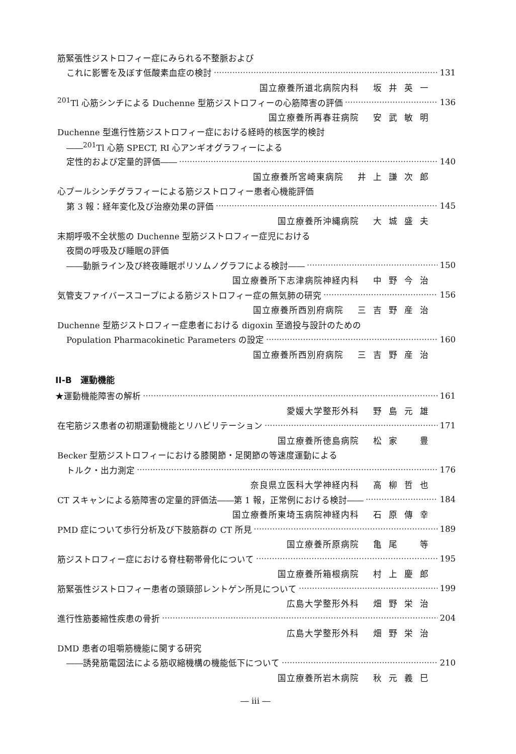筋緊張性ジストロフィー症にみられる不整脈および
これに影響を及ぼす低酸素血症の検討 131
国立療養所道北病院内科 坂井英一
<sup>201</sup>Tl 心筋シンチによる Duchenne 型筋ジストロフィーの心筋障害の評価 136
国立療養所再春荘病院 安武敏明
Duchenne 型進行性筋ジストロフィー症における経時的核医学的検討
――<sup>201</sup>Tl 心筋 SPECT, RI 心アンギオグラフィーによる
定性的および定量的評価―― 140
国立療養所宮崎東病院 井上謙次郎
心プールシンチグラフィーによる筋ジストロフィー患者心機能評価
第 3 報：経年変化及び治療効果の評価 145
国立療養所沖縄病院 大城盛夫
末期呼吸不全状態の Duchenne 型筋ジストロフィー症児における
夜間の呼吸及び睡眠の評価
――動脈ライン及び終夜睡眠ポリソムノグラフによる検討―― 150
国立療養所下志津病院神経内科 中野今治
気管支ファイバースコープによる筋ジストロフィー症の無気肺の研究 156
国立療養所西別府病院 三吉野産治
Duchenne 型筋ジストロフィー症患者における digoxin 至適投与設計のための
Population Pharmacokinetic Parameters の設定 160
国立療養所西別府病院 三吉野産治
II-B　運動機能
★運動機能障害の解析 161
愛媛大学整形外科 野島元雄
在宅筋ジス患者の初期運動機能とリハビリテーション 171
国立療養所徳島病院 松家　豊
Becker 型筋ジストロフィーにおける膝関節・足関節の等速度運動による
トルク・出力測定 176
奈良県立医科大学神経内科 高柳哲也
CT スキャンによる筋障害の定量的評価法――第 1 報，正常例における検討―― 184
国立療養所東埼玉病院神経内科 石原傳幸
PMD 症について歩行分析及び下肢筋群の CT 所見 189
国立療養所原病院 亀尾　等
筋ジストロフィー症における脊柱靭帯骨化について 195
国立療養所箱根病院 村上慶郎
筋緊張性ジストロフィー患者の頭頸部レントゲン所見について 199
広島大学整形外科 畑野栄治
進行性筋萎縮性疾患の骨折 204
広島大学整形外科 畑野栄治
DMD 患者の咀嚼筋機能に関する研究
――誘発筋電図法による筋収縮機構の機能低下について 210
国立療養所岩木病院 秋元義巳
― iii ―